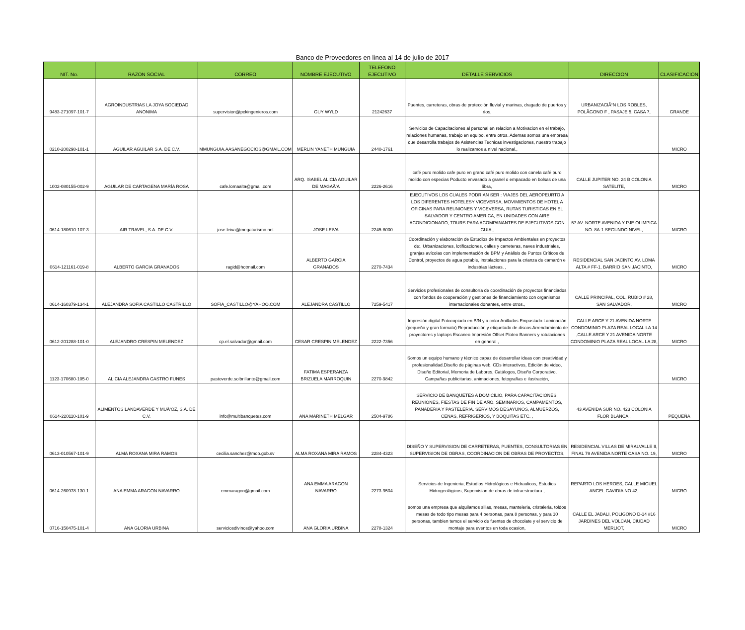Banco de Proveedores en linea al 14 de julio de 2017
| NIT. No. | RAZON SOCIAL | CORREO | NOMBRE EJECUTIVO | TELEFONO EJECUTIVO | DETALLE SERVICIOS | DIRECCION | CLASIFICACION |
| --- | --- | --- | --- | --- | --- | --- | --- |
| 9483-271097-101-7 | AGROINDUSTRIAS LA JOYA SOCIEDAD ANONIMA | supervision@pckingenieros.com | GUY WYLD | 21242637 | Puentes, carreteras, obras de protección fluvial y marinas, dragado de puertos y ríos, | URBANIZACIÃ“N LOS ROBLES, POLÃGONO F , PASAJE 5, CASA 7, | GRANDE |
| 0210-200298-101-1 | AGUILAR AGUILAR S.A. DE C.V. | MMUNGUIA.AASANEGOCIOS@GMAIL.COM | MERLIN YANETH MUNGUIA | 2440-1761 | Servicios de Capacitaciones al personal en relacion a Motivacion en el trabajo, relaciones humanas, trabajo en equipo, entre otros. Ademas somos una empresa que desarrolla trabajos de Asistencias Tecnicas investigaciones, nuestro trabajo lo realizamos a nivel nacional., | | MICRO |
| 1002-080155-002-9 | AGUILAR DE CARTAGENA MARÍA ROSA | cafe.lomaalta@gmail.com | ARQ. ISABEL ALICIA AGUILAR DE MAGAÃ‘A | 2226-2616 | café puro molido cafe puro en grano café puro molido con canela café puro molido con especias Poducto envasado a granel o empacado en bolsas de una libra, | CALLE JUPITER NO. 24 B COLONIA SATELITE, | MICRO |
| 0614-180610-107-3 | AIR TRAVEL, S.A. DE C.V. | jose.leiva@megaturismo.net | JOSE LEIVA | 2245-8000 | EJECUTIVOS LOS CUALES PODRIAN SER : VIAJES DEL AEROPEURTO A LOS DIFERENTES HOTELESY VICEVERSA, MOVIMIENTOS DE HOTEL A OFICINAS PARA REUNIONES Y VICEVERSA, RUTAS TURISTICAS EN EL SALVADOR Y CENTRO AMERICA, EN UNIDADES CON AIRE ACONDICIONADO, TOURS PARA ACOMPANANTES DE EJECUTIVOS CON GUIA , | 57 AV. NORTE AVENIDA Y PJE OLIMPICA NO. 8A-1 SEGUNDO NIVEL, | MICRO |
| 0614-121161-019-8 | ALBERTO GARCIA GRANADOS | ragid@hotmail.com | ALBERTO GARCIA GRANADOS | 2270-7434 | Coordinación y elaboración de Estudios de Impactos Ambientales en proyectos de:, Urbanizaciones, lotificaciones, calles y carreteras, naves industriales, granjas avícolas con implementación de BPM y Análisis de Puntos Críticos de Control, proyectos de agua potable, instalaciones para la crianza de camarón e industrias lácteas. , | RESIDENCIAL SAN JACINTO AV. LOMA ALTA # FF-1. BARRIO SAN JACINTO, | MICRO |
| 0614-160379-134-1 | ALEJANDRA SOFIA CASTILLO CASTRILLO | SOFIA_CASTILLO@YAHOO.COM | ALEJANDRA CASTILLO | 7259-5417 | Servicios profesionales de consultoría de coordinación de proyectos financiados con fondos de cooperación y gestiones de financiamiento con organismos internacionales donantes, entre otros., | CALLE PRINCIPAL, COL. RUBIO # 28, SAN SALVADOR, | MICRO |
| 0612-201288-101-0 | ALEJANDRO CRESPIN MELENDEZ | cp.el.salvador@gmail.com | CESAR CRESPIN MELENDEZ | 2222-7356 | Impresión digital Fotocopiado en B/N y a color Anillados Empastado Laminación (pequeño y gran formato) Reproducción y etiquetado de discos Arrendamiento de proyectores y laptops Escaneo Impresión Offset Ploteo Banners y rotulaciones en general , | CALLE ARCE Y 21 AVENIDA NORTE CONDOMINIO PLAZA REAL LOCAL LA 14 ,CALLE ARCE Y 21 AVENIDA NORTE CONDOMINIO PLAZA REAL LOCAL LA 28, | MICRO |
| 1123-170680-105-0 | ALICIA ALEJANDRA CASTRO FUNES | pastoverde.solbrillante@gmail.com | FATIMA ESPERANZA BRIZUELA MARROQUIN | 2270-9842 | Somos un equipo humano y tècnico capaz de desarrollar ideas con creatividad y profesionalidad.Diseño de páginas web, CDs interactivos, Edición de video, Diseño Editorial, Memoria de Labores, Catálogos, Diseño Corporativo, Campañas publicitarias, animaciones, fotografías e ilustración, | | MICRO |
| 0614-220110-101-9 | ALIMENTOS LANDAVERDE Y MUÃ‘OZ, S.A. DE C.V. | info@multibanquetes.com | ANA MARINETH MELGAR | 2504-9786 | SERVICIO DE BANQUETES A DOMICILIO, PARA CAPACITACIONES, REUNIONES, FIESTAS DE FIN DE AÑO, SEMINARIOS, CAMPAMENTOS, PANADERIA Y PASTELERIA. SERVIMOS DESAYUNOS, ALMUERZOS, CENAS, REFRIGERIOS, Y BOQUITAS ETC. , | 43 AVENIDA SUR NO. 423 COLONIA FLOR BLANCA , | PEQUEÑA |
| 0613-010567-101-9 | ALMA ROXANA MIRA RAMOS | cecilia.sanchez@mop.gob.sv | ALMA ROXANA MIRA RAMOS | 2284-4323 | DISEÑO Y SUPERVISION DE CARRETERAS, PUENTES, CONSULTORIAS EN SUPERVISION DE OBRAS, COORDINACION DE OBRAS DE PROYECTOS, | RESIDENCIAL VILLAS DE MIRALVALLE II, FINAL 79 AVENIDA NORTE CASA NO. 19, | MICRO |
| 0614-260978-130-1 | ANA EMMA ARAGON NAVARRO | emmaragon@gmail.com | ANA EMMA ARAGON NAVARRO | 2273-9504 | Servicios de Ingenieria, Estudios Hidrológicos e Hidraulicos, Estudios Hidrogeológicos, Supervision de obras de infraestructura , | REPARTO LOS HEROES, CALLE MIGUEL ANGEL GAVIDIA NO.42, | MICRO |
| 0716-150475-101-4 | ANA GLORIA URBINA | serviciosdivinos@yahoo.com | ANA GLORIA URBINA | 2278-1324 | somos una empresa que alquilamos sillas, mesas, manteleria, cristaleria, toldos mesas de todo tipo mesas para 4 personas, para 8 personas, y para 10 personas, tambien temos el servicio de fuentes de chocolate y el servicio de montaje para eventos en toda ocasion, | CALLE EL JABALI, POLIGONO D-14 #16 JARDINES DEL VOLCAN, CIUDAD MERLIOT, | MICRO |